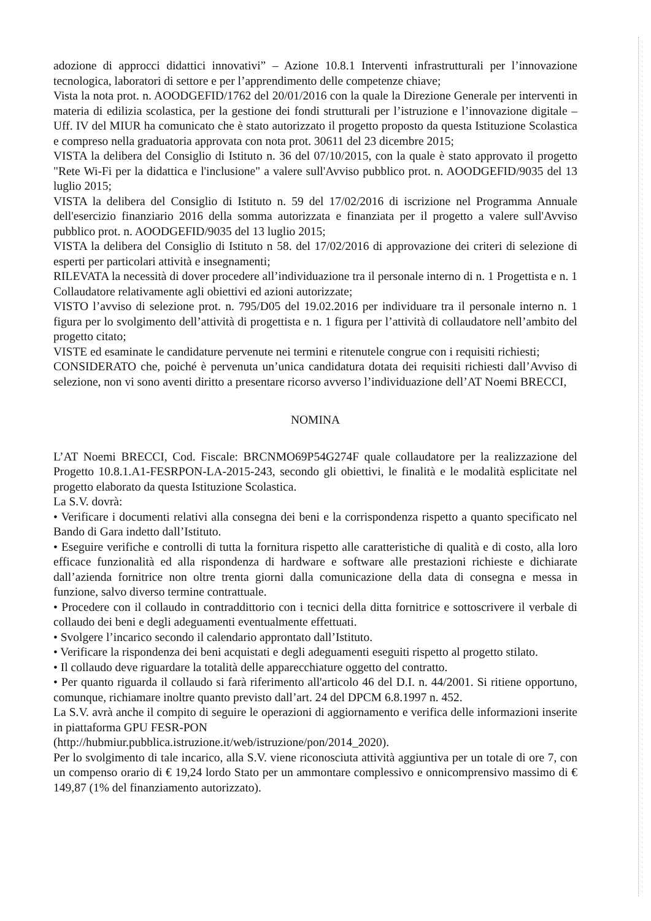adozione di approcci didattici innovativi” – Azione 10.8.1 Interventi infrastrutturali per l’innovazione tecnologica, laboratori di settore e per l’apprendimento delle competenze chiave;
Vista la nota prot. n. AOODGEFID/1762 del 20/01/2016 con la quale la Direzione Generale per interventi in materia di edilizia scolastica, per la gestione dei fondi strutturali per l’istruzione e l’innovazione digitale – Uff. IV del MIUR ha comunicato che è stato autorizzato il progetto proposto da questa Istituzione Scolastica e compreso nella graduatoria approvata con nota prot. 30611 del 23 dicembre 2015;
VISTA la delibera del Consiglio di Istituto n. 36 del 07/10/2015, con la quale è stato approvato il progetto "Rete Wi-Fi per la didattica e l'inclusione" a valere sull'Avviso pubblico prot. n. AOODGEFID/9035 del 13 luglio 2015;
VISTA la delibera del Consiglio di Istituto n. 59 del 17/02/2016 di iscrizione nel Programma Annuale dell'esercizio finanziario 2016 della somma autorizzata e finanziata per il progetto a valere sull'Avviso pubblico prot. n. AOODGEFID/9035 del 13 luglio 2015;
VISTA la delibera del Consiglio di Istituto n 58. del 17/02/2016 di approvazione dei criteri di selezione di esperti per particolari attività e insegnamenti;
RILEVATA la necessità di dover procedere all’individuazione tra il personale interno di n. 1 Progettista e n. 1 Collaudatore relativamente agli obiettivi ed azioni autorizzate;
VISTO l’avviso di selezione prot. n. 795/D05 del 19.02.2016 per individuare tra il personale interno n. 1 figura per lo svolgimento dell’attività di progettista e n. 1 figura per l’attività di collaudatore nell’ambito del progetto citato;
VISTE ed esaminate le candidature pervenute nei termini e ritenutele congrue con i requisiti richiesti;
CONSIDERATO che, poiché è pervenuta un’unica candidatura dotata dei requisiti richiesti dall’Avviso di selezione, non vi sono aventi diritto a presentare ricorso avverso l’individuazione dell’AT Noemi BRECCI,
NOMINA
L’AT Noemi BRECCI, Cod. Fiscale: BRCNMO69P54G274F quale collaudatore per la realizzazione del Progetto 10.8.1.A1-FESRPON-LA-2015-243, secondo gli obiettivi, le finalità e le modalità esplicitate nel progetto elaborato da questa Istituzione Scolastica.
La S.V. dovrà:
• Verificare i documenti relativi alla consegna dei beni e la corrispondenza rispetto a quanto specificato nel Bando di Gara indetto dall’Istituto.
• Eseguire verifiche e controlli di tutta la fornitura rispetto alle caratteristiche di qualità e di costo, alla loro efficace funzionalità ed alla rispondenza di hardware e software alle prestazioni richieste e dichiarate dall’azienda fornitrice non oltre trenta giorni dalla comunicazione della data di consegna e messa in funzione, salvo diverso termine contrattuale.
• Procedere con il collaudo in contraddittorio con i tecnici della ditta fornitrice e sottoscrivere il verbale di collaudo dei beni e degli adeguamenti eventualmente effettuati.
• Svolgere l’incarico secondo il calendario approntato dall’Istituto.
• Verificare la rispondenza dei beni acquistati e degli adeguamenti eseguiti rispetto al progetto stilato.
• Il collaudo deve riguardare la totalità delle apparecchiature oggetto del contratto.
• Per quanto riguarda il collaudo si farà riferimento all'articolo 46 del D.I. n. 44/2001. Si ritiene opportuno, comunque, richiamare inoltre quanto previsto dall’art. 24 del DPCM 6.8.1997 n. 452.
La S.V. avrà anche il compito di seguire le operazioni di aggiornamento e verifica delle informazioni inserite in piattaforma GPU FESR-PON
(http://hubmiur.pubblica.istruzione.it/web/istruzione/pon/2014_2020).
Per lo svolgimento di tale incarico, alla S.V. viene riconosciuta attività aggiuntiva per un totale di ore 7, con un compenso orario di € 19,24 lordo Stato per un ammontare complessivo e onnicomprensivo massimo di € 149,87 (1% del finanziamento autorizzato).